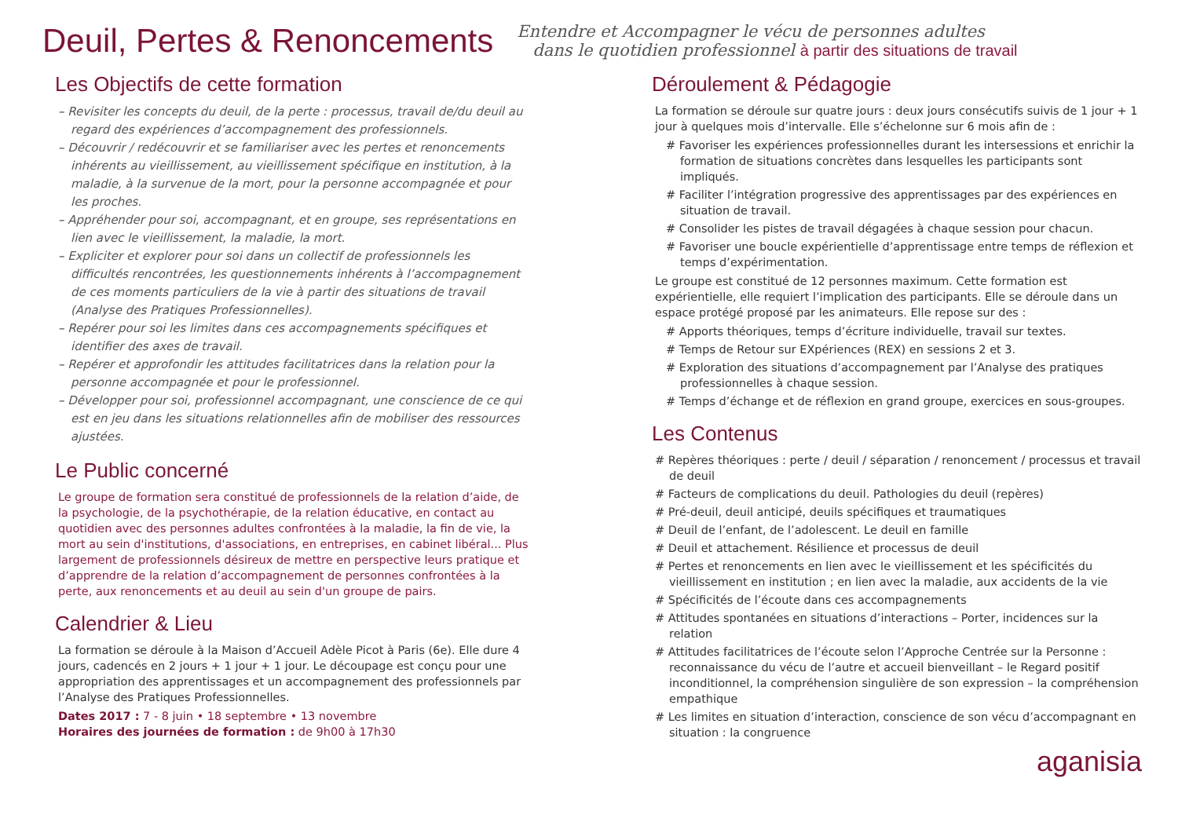Deuil, Pertes & Renoncements
Entendre et Accompagner le vécu de personnes adultes
dans le quotidien professionnel à partir des situations de travail
Les Objectifs de cette formation
– Revisiter les concepts du deuil, de la perte : processus, travail de/du deuil au regard des expériences d’accompagnement des professionnels.
– Découvrir / redécouvrir et se familiariser avec les pertes et renoncements inhérents au vieillissement, au vieillissement spécifique en institution, à la maladie, à la survenue de la mort, pour la personne accompagnée et pour les proches.
– Appréhender pour soi, accompagnant, et en groupe, ses représentations en lien avec le vieillissement, la maladie, la mort.
– Expliciter et explorer pour soi dans un collectif de professionnels les difficultés rencontrées, les questionnements inhérents à l’accompagnement de ces moments particuliers de la vie à partir des situations de travail (Analyse des Pratiques Professionnelles).
– Repérer pour soi les limites dans ces accompagnements spécifiques et identifier des axes de travail.
– Repérer et approfondir les attitudes facilitatrices dans la relation pour la personne accompagnée et pour le professionnel.
– Développer pour soi, professionnel accompagnant, une conscience de ce qui est en jeu dans les situations relationnelles afin de mobiliser des ressources ajustées.
Le Public concerné
Le groupe de formation sera constitué de professionnels de la relation d’aide, de la psychologie, de la psychothérapie, de la relation éducative, en contact au quotidien avec des personnes adultes confrontées à la maladie, la fin de vie, la mort au sein d'institutions, d'associations, en entreprises, en cabinet libéral... Plus largement de professionnels désireux de mettre en perspective leurs pratique et d’apprendre de la relation d’accompagnement de personnes confrontées à la perte, aux renoncements et au deuil au sein d'un groupe de pairs.
Calendrier & Lieu
La formation se déroule à la Maison d’Accueil Adèle Picot à Paris (6e). Elle dure 4 jours, cadencés en 2 jours + 1 jour + 1 jour. Le découpage est conçu pour une appropriation des apprentissages et un accompagnement des professionnels par l’Analyse des Pratiques Professionnelles.
Dates 2017 : 7 - 8 juin • 18 septembre • 13 novembre
Horaires des journées de formation : de 9h00 à 17h30
Déroulement & Pédagogie
La formation se déroule sur quatre jours : deux jours consécutifs suivis de 1 jour + 1 jour à quelques mois d’intervalle. Elle s’échelonne sur 6 mois afin de :
# Favoriser les expériences professionnelles durant les intersessions et enrichir la formation de situations concrètes dans lesquelles les participants sont impliqués.
# Faciliter l’intégration progressive des apprentissages par des expériences en situation de travail.
# Consolider les pistes de travail dégagées à chaque session pour chacun.
# Favoriser une boucle expérientielle d’apprentissage entre temps de réflexion et temps d’expérimentation.
Le groupe est constitué de 12 personnes maximum. Cette formation est expérientielle, elle requiert l’implication des participants. Elle se déroule dans un espace protégé proposé par les animateurs. Elle repose sur des :
# Apports théoriques, temps d’écriture individuelle, travail sur textes.
# Temps de Retour sur EXpériences (REX) en sessions 2 et 3.
# Exploration des situations d’accompagnement par l’Analyse des pratiques professionnelles à chaque session.
# Temps d’échange et de réflexion en grand groupe, exercices en sous-groupes.
Les Contenus
# Repères théoriques : perte / deuil / séparation / renoncement / processus et travail de deuil
# Facteurs de complications du deuil. Pathologies du deuil (repères)
# Pré-deuil, deuil anticipé, deuils spécifiques et traumatiques
# Deuil de l’enfant, de l’adolescent. Le deuil en famille
# Deuil et attachement. Résilience et processus de deuil
# Pertes et renoncements en lien avec le vieillissement et les spécificités du vieillissement en institution ; en lien avec la maladie, aux accidents de la vie
# Spécificités de l’écoute dans ces accompagnements
# Attitudes spontanées en situations d’interactions – Porter, incidences sur la relation
# Attitudes facilitatrices de l’écoute selon l’Approche Centrée sur la Personne : reconnaissance du vécu de l’autre et accueil bienveillant – le Regard positif inconditionnel, la compréhension singulière de son expression – la compréhension empathique
# Les limites en situation d’interaction, conscience de son vécu d’accompagnant en situation : la congruence
aganisia